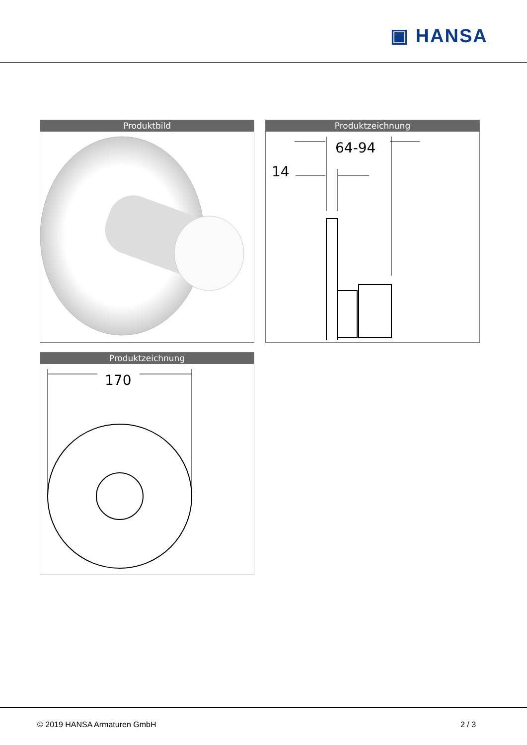▣ HANSA
Produktbild
Produktzeichnung
64-94
14
Produktzeichnung
170
© 2019 HANSA Armaturen GmbH 2 / 3